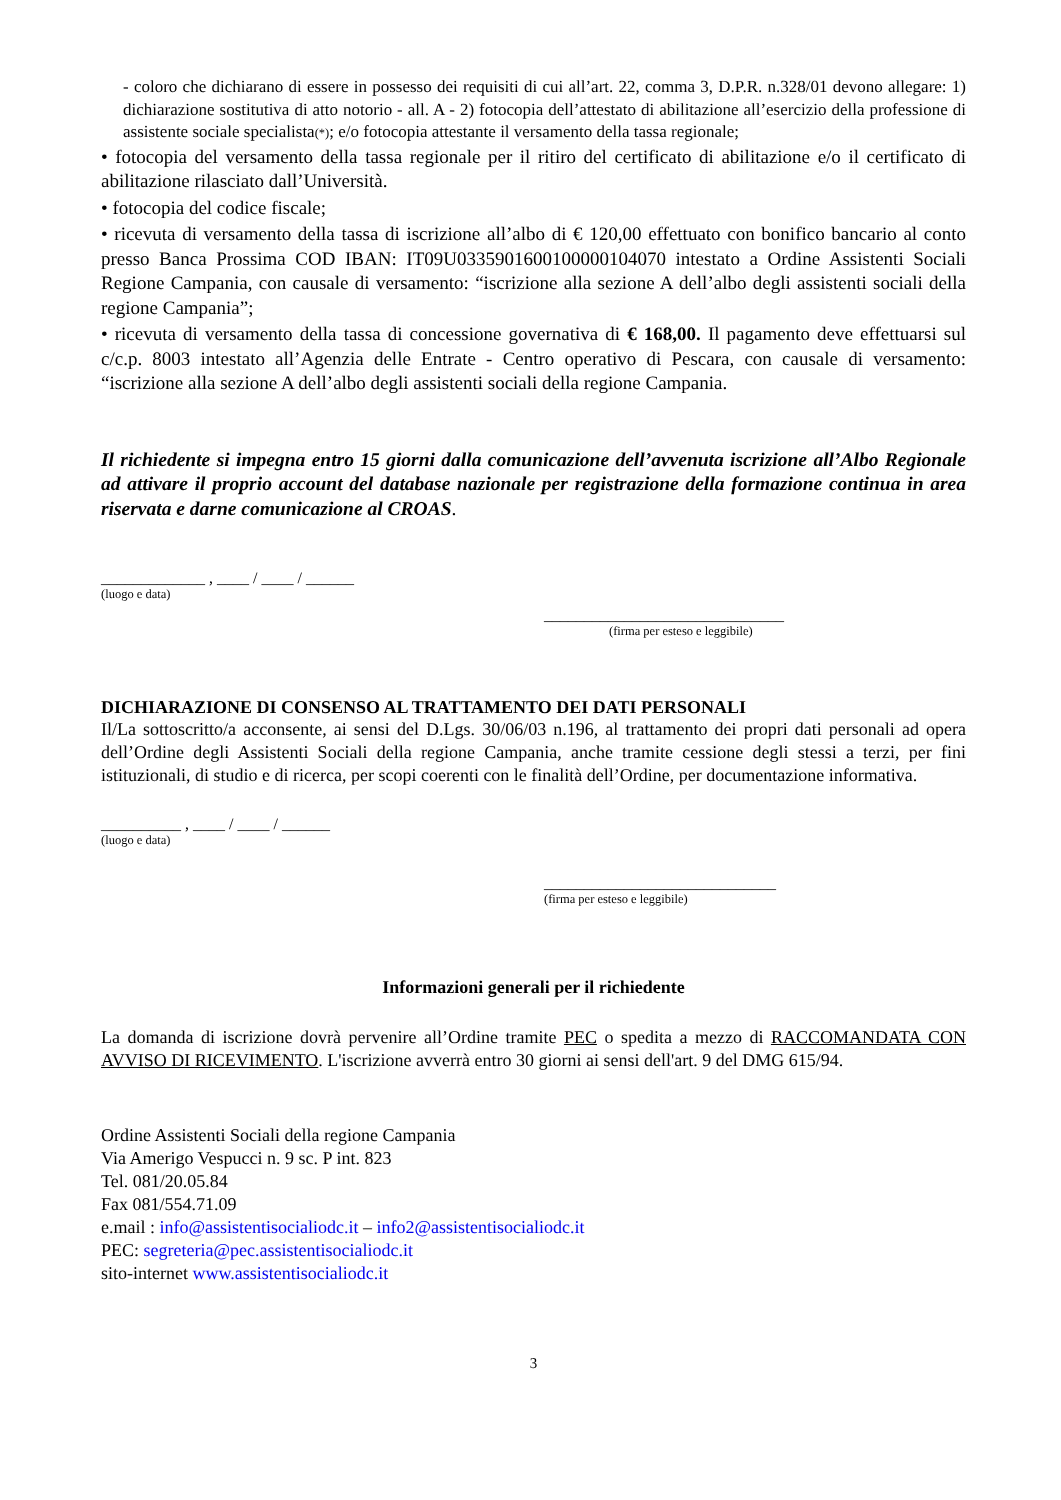- coloro che dichiarano di essere in possesso dei requisiti di cui all’art. 22, comma 3, D.P.R. n.328/01 devono allegare: 1) dichiarazione sostitutiva di atto notorio - all. A - 2) fotocopia dell’attestato di abilitazione all’esercizio della professione di assistente sociale specialista(*); e/o fotocopia attestante il versamento della tassa regionale;
• fotocopia del versamento della tassa regionale per il ritiro del certificato di abilitazione e/o il certificato di abilitazione rilasciato dall’Università.
• fotocopia del codice fiscale;
• ricevuta di versamento della tassa di iscrizione all’albo di € 120,00 effettuato con bonifico bancario al conto presso Banca Prossima COD IBAN: IT09U0335901600100000104070 intestato a Ordine Assistenti Sociali Regione Campania, con causale di versamento: “iscrizione alla sezione A dell’albo degli assistenti sociali della regione Campania”;
• ricevuta di versamento della tassa di concessione governativa di € 168,00. Il pagamento deve effettuarsi sul c/c.p. 8003 intestato all’Agenzia delle Entrate - Centro operativo di Pescara, con causale di versamento: “iscrizione alla sezione A dell’albo degli assistenti sociali della regione Campania.
Il richiedente si impegna entro 15 giorni dalla comunicazione dell’avvenuta iscrizione all’Albo Regionale ad attivare il proprio account del database nazionale per registrazione della formazione continua in area riservata e darne comunicazione al CROAS.
_____________ , ____ / ____ / ______
(luogo e data)
______________________________
(firma per esteso e leggibile)
DICHIARAZIONE DI CONSENSO AL TRATTAMENTO DEI DATI PERSONALI
Il/La sottoscritto/a acconsente, ai sensi del D.Lgs. 30/06/03 n.196, al trattamento dei propri dati personali ad opera dell’Ordine degli Assistenti Sociali della regione Campania, anche tramite cessione degli stessi a terzi, per fini istituzionali, di studio e di ricerca, per scopi coerenti con le finalità dell’Ordine, per documentazione informativa.
__________ , ____ / ____ / ______
(luogo e data)
_____________________________
(firma per esteso e leggibile)
Informazioni generali per il richiedente
La domanda di iscrizione dovrà pervenire all’Ordine tramite PEC o spedita a mezzo di RACCOMANDATA CON AVVISO DI RICEVIMENTO. L'iscrizione avverrà entro 30 giorni ai sensi dell'art. 9 del DMG 615/94.
Ordine Assistenti Sociali della regione Campania
Via Amerigo Vespucci n. 9 sc. P int. 823
Tel. 081/20.05.84
Fax 081/554.71.09
e.mail : info@assistentisocialiodc.it – info2@assistentisocialiodc.it
PEC: segreteria@pec.assistentisocialiodc.it
sito-internet www.assistentisocialiodc.it
3